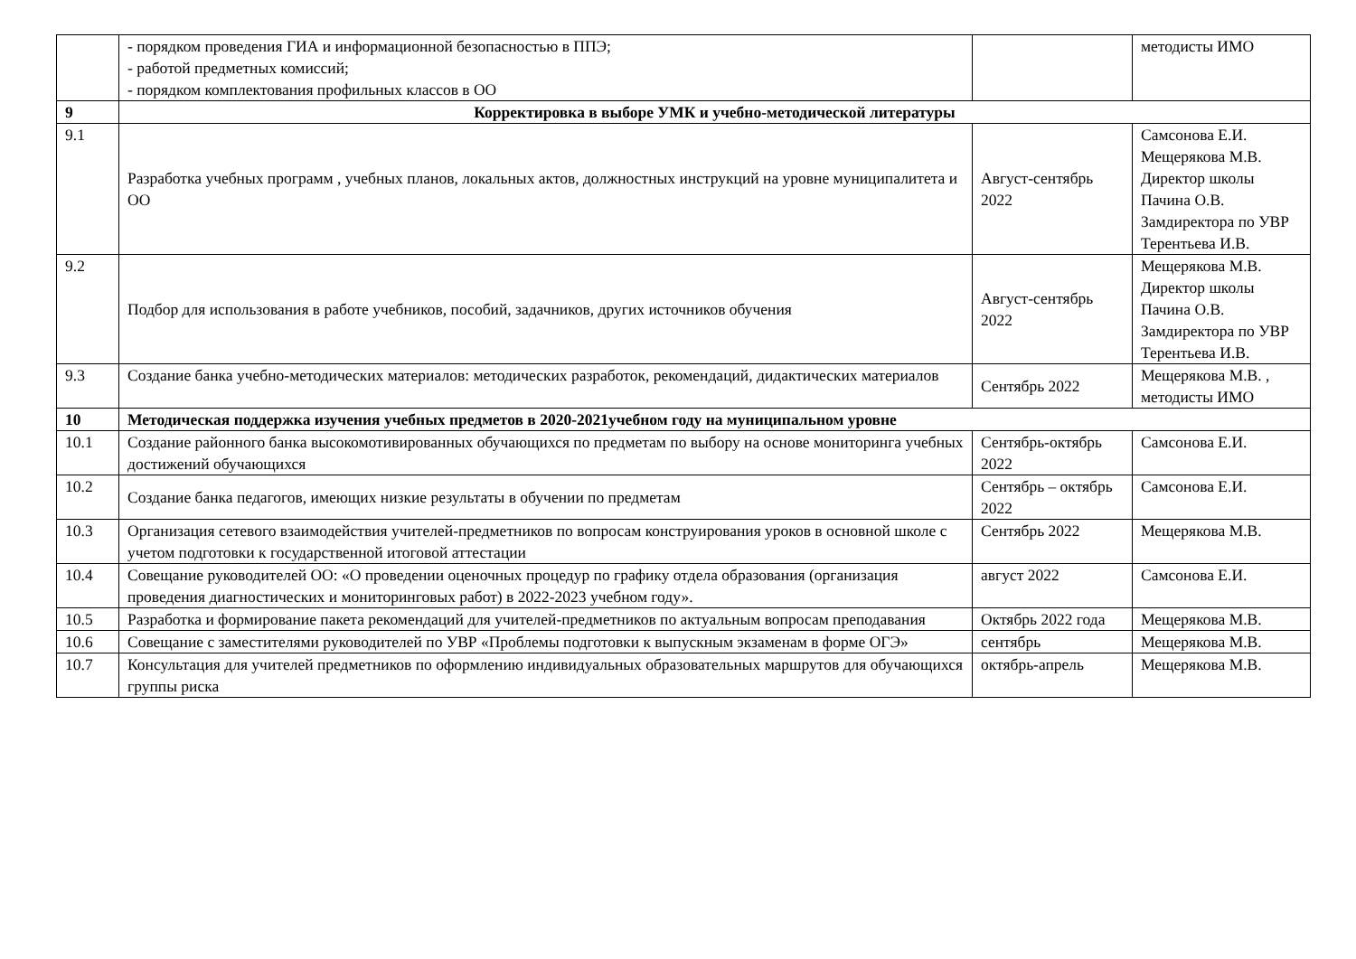| | - порядком проведения ГИА и информационной безопасностью в ППЭ; - работой предметных комиссий; - порядком комплектования профильных классов в ОО | | методисты ИМО |
| 9 | Корректировка в выборе УМК и учебно-методической литературы | | |
| 9.1 | Разработка учебных программ , учебных планов, локальных актов, должностных инструкций на уровне муниципалитета и ОО | Август-сентябрь 2022 | Самсонова Е.И. Мещерякова М.В. Директор школы Пачина О.В. Замдиректора по УВР Терентьева И.В. |
| 9.2 | Подбор для использования в работе учебников, пособий, задачников, других источников обучения | Август-сентябрь 2022 | Мещерякова М.В. Директор школы Пачина О.В. Замдиректора по УВР Терентьева И.В. |
| 9.3 | Создание банка учебно-методических материалов: методических разработок, рекомендаций, дидактических материалов | Сентябрь 2022 | Мещерякова М.В. , методисты ИМО |
| 10 | Методическая поддержка изучения учебных предметов в 2020-2021учебном году на муниципальном уровне | | |
| 10.1 | Создание районного банка высокомотивированных обучающихся по предметам по выбору на основе мониторинга учебных достижений обучающихся | Сентябрь-октябрь 2022 | Самсонова Е.И. |
| 10.2 | Создание банка педагогов, имеющих низкие результаты в обучении по предметам | Сентябрь – октябрь 2022 | Самсонова Е.И. |
| 10.3 | Организация сетевого взаимодействия учителей-предметников по вопросам конструирования уроков в основной школе с учетом подготовки к государственной итоговой аттестации | Сентябрь 2022 | Мещерякова М.В. |
| 10.4 | Совещание руководителей ОО: «О проведении оценочных процедур по графику отдела образования (организация проведения диагностических и мониторинговых работ) в 2022-2023 учебном году». | август 2022 | Самсонова Е.И. |
| 10.5 | Разработка и формирование пакета рекомендаций для учителей-предметников по актуальным вопросам преподавания | Октябрь 2022 года | Мещерякова М.В. |
| 10.6 | Совещание с заместителями руководителей по УВР «Проблемы подготовки к выпускным экзаменам в форме ОГЭ» | сентябрь | Мещерякова М.В. |
| 10.7 | Консультация для учителей предметников по оформлению индивидуальных образовательных маршрутов для обучающихся группы риска | октябрь-апрель | Мещерякова М.В. |